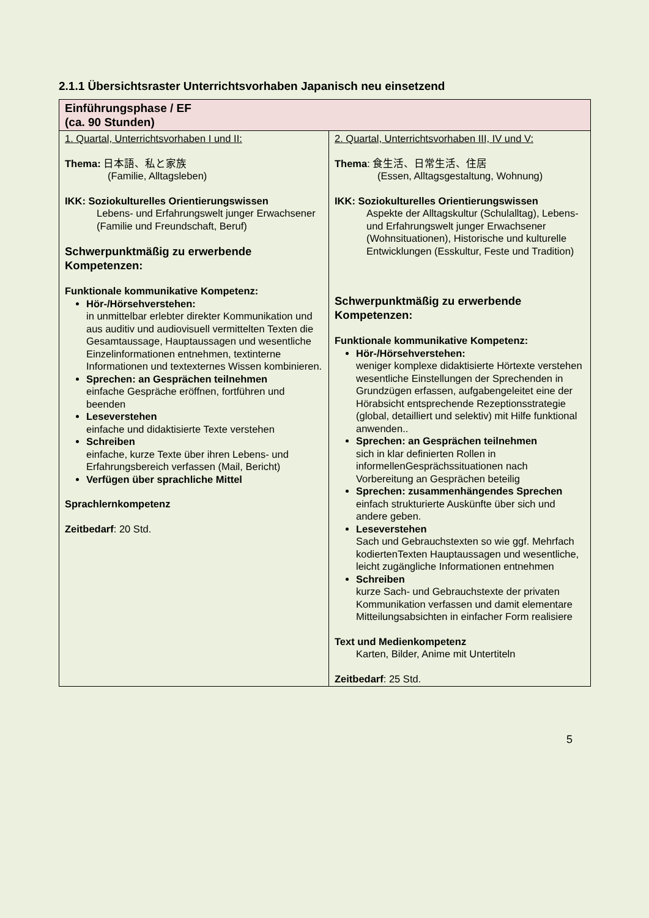2.1.1 Übersichtsraster Unterrichtsvorhaben Japanisch neu einsetzend
| Einführungsphase / EF (ca. 90 Stunden) | |
| 1. Quartal, Unterrichtsvorhaben I und II: Thema: 日本語、私と家族 (Familie, Alltagsleben) IKK: Soziokulturelles Orientierungswissen Lebens- und Erfahrungswelt junger Erwachsener (Familie und Freundschaft, Beruf) Schwerpunktmäßig zu erwerbende Kompetenzen: Funktionale kommunikative Kompetenz: Hör-/Hörsehverstehen: in unmittelbar erlebter direkter Kommunikation und aus auditiv und audiovisuell vermittelten Texten die Gesamtaussage, Hauptaussagen und wesentliche Einzelinformationen entnehmen, textinterne Informationen und textexternes Wissen kombinieren. Sprechen: an Gesprächen teilnehmen einfache Gespräche eröffnen, fortführen und beenden Leseverstehen einfache und didaktisierte Texte verstehen Schreiben einfache, kurze Texte über ihren Lebens- und Erfahrungsbereich verfassen (Mail, Bericht) Verfügen über sprachliche Mittel Sprachlernkompetenz Zeitbedarf : 20 Std. | 2. Quartal, Unterrichtsvorhaben III, IV und V: Thema : 食生活、日常生活、住居 (Essen, Alltagsgestaltung, Wohnung) IKK: Soziokulturelles Orientierungswissen Aspekte der Alltagskultur (Schulalltag), Lebens- und Erfahrungswelt junger Erwachsener (Wohnsituationen), Historische und kulturelle Entwicklungen (Esskultur, Feste und Tradition) Schwerpunktmäßig zu erwerbende Kompetenzen: Funktionale kommunikative Kompetenz: Hör-/Hörsehverstehen: weniger komplexe didaktisierte Hörtexte verstehen wesentliche Einstellungen der Sprechenden in Grundzügen erfassen, aufgabengeleitet eine der Hörabsicht entsprechende Rezeptionsstrategie (global, detailliert und selektiv) mit Hilfe funktional anwenden.. Sprechen: an Gesprächen teilnehmen sich in klar definierten Rollen in informellenGesprächssituationen nach Vorbereitung an Gesprächen beteilig Sprechen: zusammenhängendes Sprechen einfach strukturierte Auskünfte über sich und andere geben. Leseverstehen Sach und Gebrauchstexten so wie ggf. Mehrfach kodiertenTexten Hauptaussagen und wesentliche, leicht zugängliche Informationen entnehmen Schreiben kurze Sach- und Gebrauchstexte der privaten Kommunikation verfassen und damit elementare Mitteilungsabsichten in einfacher Form realisiere Text und Medienkompetenz Karten, Bilder, Anime mit Untertiteln Zeitbedarf : 25 Std. |
5